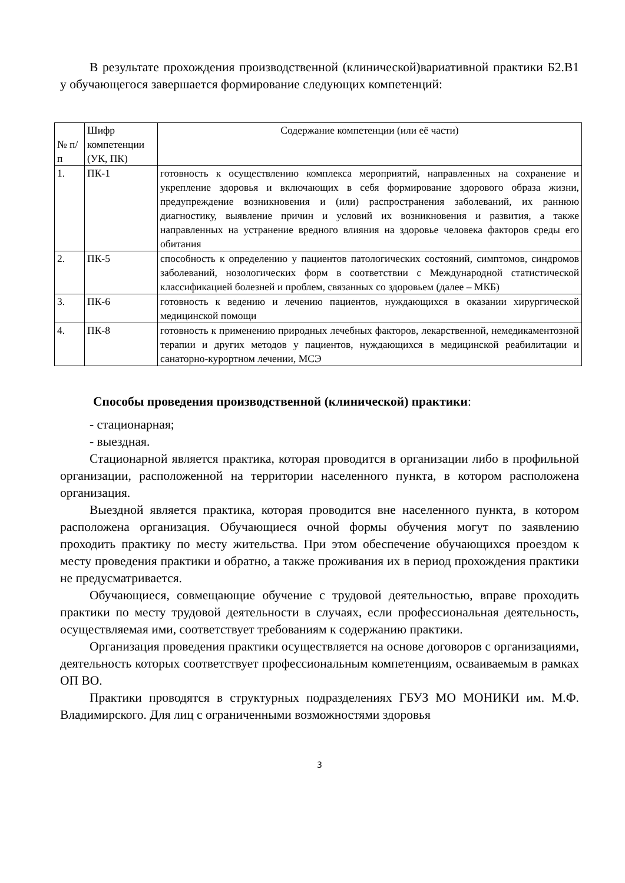В результате прохождения производственной (клинической)вариативной практики Б2.В1 у обучающегося завершается формирование следующих компетенций:
| № п/п | Шифр компетенции (УК, ПК) | Содержание компетенции (или её части) |
| 1. | ПК-1 | готовность к осуществлению комплекса мероприятий, направленных на сохранение и укрепление здоровья и включающих в себя формирование здорового образа жизни, предупреждение возникновения и (или) распространения заболеваний, их раннюю диагностику, выявление причин и условий их возникновения и развития, а также направленных на устранение вредного влияния на здоровье человека факторов среды его обитания |
| 2. | ПК-5 | способность к определению у пациентов патологических состояний, симптомов, синдромов заболеваний, нозологических форм в соответствии с Международной статистической классификацией болезней и проблем, связанных со здоровьем (далее – МКБ) |
| 3. | ПК-6 | готовность к ведению и лечению пациентов, нуждающихся в оказании хирургической медицинской помощи |
| 4. | ПК-8 | готовность к применению природных лечебных факторов, лекарственной, немедикаментозной терапии и других методов у пациентов, нуждающихся в медицинской реабилитации и санаторно-курортном лечении, МСЭ |
Способы проведения производственной (клинической) практики:
- стационарная;
- выездная.
Стационарной является практика, которая проводится в организации либо в профильной организации, расположенной на территории населенного пункта, в котором расположена организация.
Выездной является практика, которая проводится вне населенного пункта, в котором расположена организация. Обучающиеся очной формы обучения могут по заявлению проходить практику по месту жительства. При этом обеспечение обучающихся проездом к месту проведения практики и обратно, а также проживания их в период прохождения практики не предусматривается.
Обучающиеся, совмещающие обучение с трудовой деятельностью, вправе проходить практики по месту трудовой деятельности в случаях, если профессиональная деятельность, осуществляемая ими, соответствует требованиям к содержанию практики.
Организация проведения практики осуществляется на основе договоров с организациями, деятельность которых соответствует профессиональным компетенциям, осваиваемым в рамках ОП ВО.
Практики проводятся в структурных подразделениях ГБУЗ МО МОНИКИ им. М.Ф. Владимирского. Для лиц с ограниченными возможностями здоровья
3